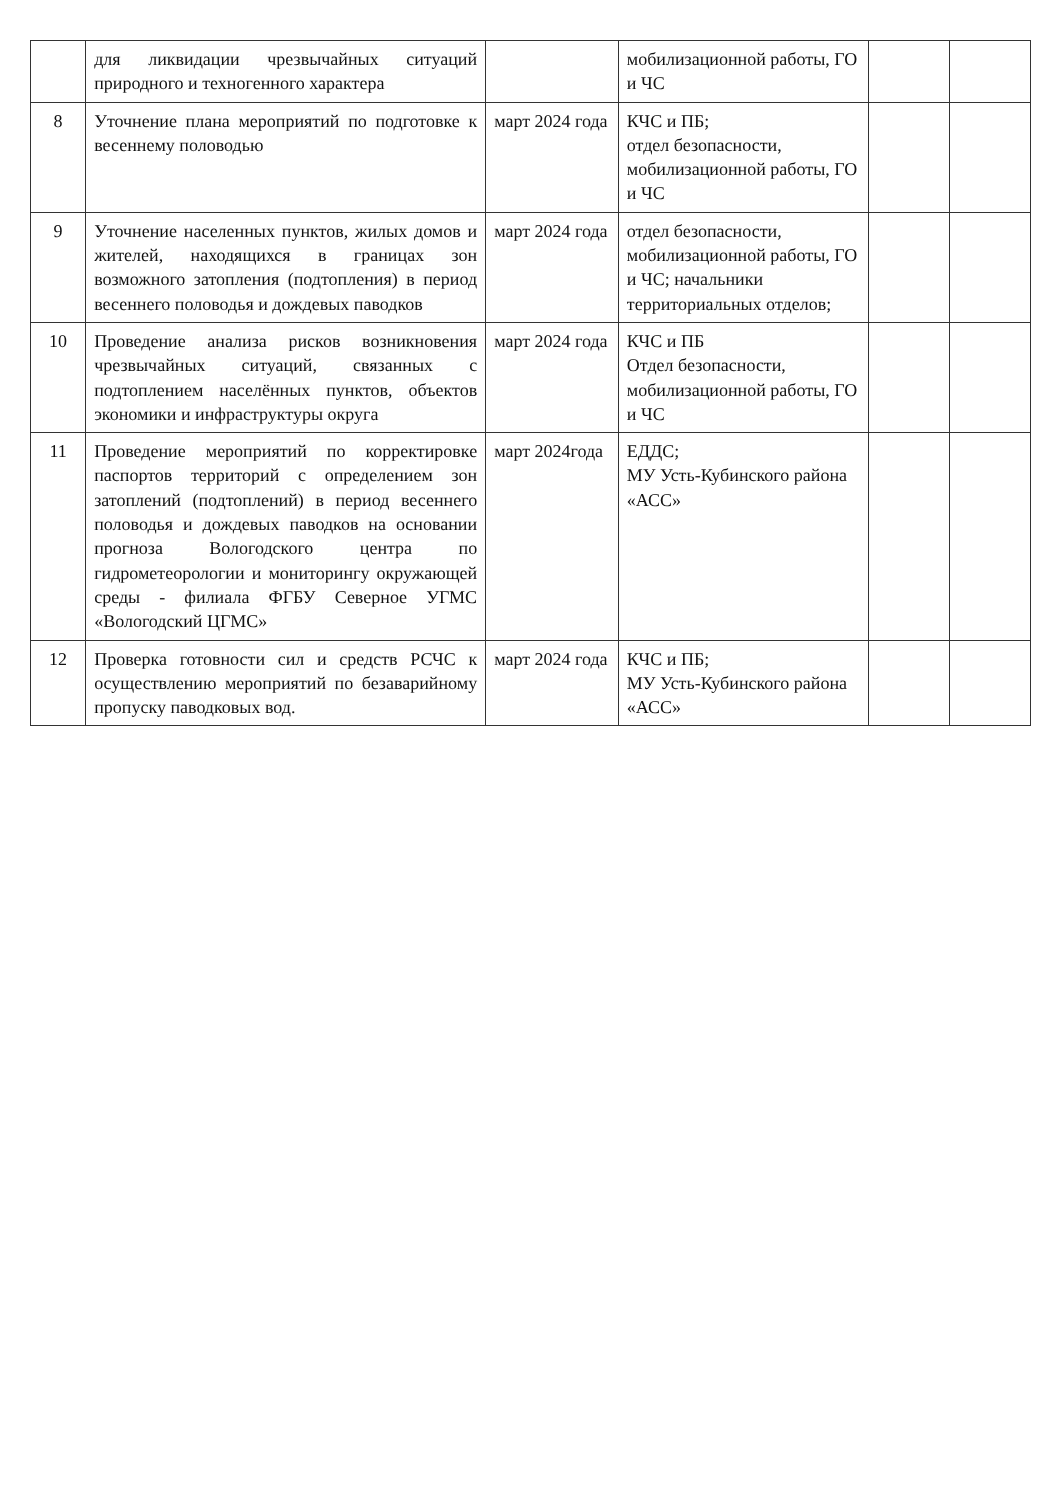| | для ликвидации чрезвычайных ситуаций природного и техногенного характера | | мобилизационной работы, ГО и ЧС | | |
| 8 | Уточнение плана мероприятий по подготовке к весеннему половодью | март 2024 года | КЧС и ПБ; отдел безопасности, мобилизационной работы, ГО и ЧС | | |
| 9 | Уточнение населенных пунктов, жилых домов и жителей, находящихся в границах зон возможного затопления (подтопления) в период весеннего половодья и дождевых паводков | март 2024 года | отдел безопасности, мобилизационной работы, ГО и ЧС; начальники территориальных отделов; | | |
| 10 | Проведение анализа рисков возникновения чрезвычайных ситуаций, связанных с подтоплением населённых пунктов, объектов экономики и инфраструктуры округа | март 2024 года | КЧС и ПБ Отдел безопасности, мобилизационной работы, ГО и ЧС | | |
| 11 | Проведение мероприятий по корректировке паспортов территорий с определением зон затоплений (подтоплений) в период весеннего половодья и дождевых паводков на основании прогноза Вологодского центра по гидрометеорологии и мониторингу окружающей среды - филиала ФГБУ Северное УГМС «Вологодский ЦГМС» | март 2024года | ЕДДС; МУ Усть-Кубинского района «АСС» | | |
| 12 | Проверка готовности сил и средств РСЧС к осуществлению мероприятий по безаварийному пропуску паводковых вод. | март 2024 года | КЧС и ПБ; МУ Усть-Кубинского района «АСС» | | |